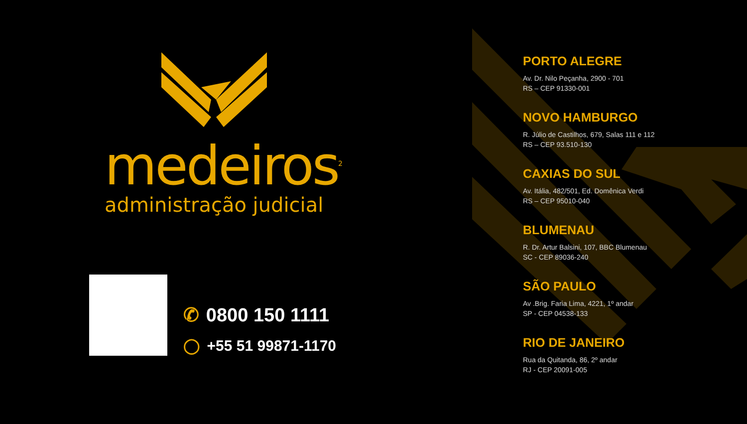medeiros<sup>2</sup>
administração judicial
✆ 0800 150 1111
◯ +55 51 99871-1170
PORTO ALEGRE
Av. Dr. Nilo Peçanha, 2900 - 701
RS – CEP 91330-001
NOVO HAMBURGO
R. Júlio de Castilhos, 679, Salas 111 e 112
RS – CEP 93.510-130
CAXIAS DO SUL
Av. Itália, 482/501, Ed. Domênica Verdi
RS – CEP 95010-040
BLUMENAU
R. Dr. Artur Balsini, 107, BBC Blumenau
SC - CEP 89036-240
SÃO PAULO
Av .Brig. Faria Lima, 4221, 1º andar
SP - CEP 04538-133
RIO DE JANEIRO
Rua da Quitanda, 86, 2º andar
RJ - CEP 20091-005